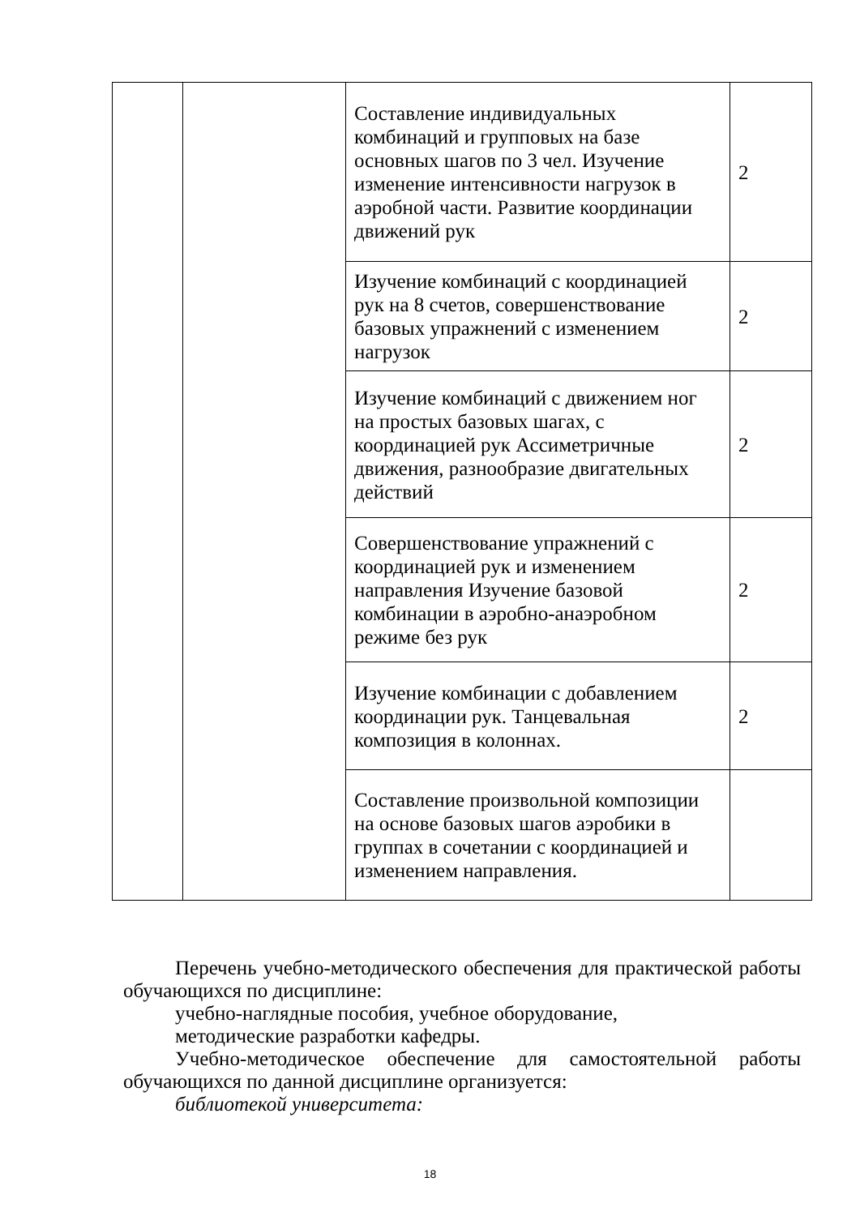| | | Составление индивидуальных комбинаций и групповых на базе основных шагов по 3 чел. Изучение изменение интенсивности нагрузок в аэробной части. Развитие координации движений рук | 2 |
| | | Изучение комбинаций с координацией рук на 8 счетов, совершенствование базовых упражнений с изменением нагрузок | 2 |
| | | Изучение комбинаций с движением ног на простых базовых шагах, с координацией рук Ассиметричные движения, разнообразие двигательных действий | 2 |
| | | Совершенствование упражнений с координацией рук и изменением направления Изучение базовой комбинации в аэробно-анаэробном режиме без рук | 2 |
| | | Изучение комбинации с добавлением координации рук. Танцевальная композиция в колоннах. | 2 |
| | | Составление произвольной композиции на основе базовых шагов аэробики в группах в сочетании с координацией и изменением направления. | |
Перечень учебно-методического обеспечения для практической работы обучающихся по дисциплине:
учебно-наглядные пособия, учебное оборудование,
методические разработки кафедры.
Учебно-методическое обеспечение для самостоятельной работы обучающихся по данной дисциплине организуется:
библиотекой университета:
18